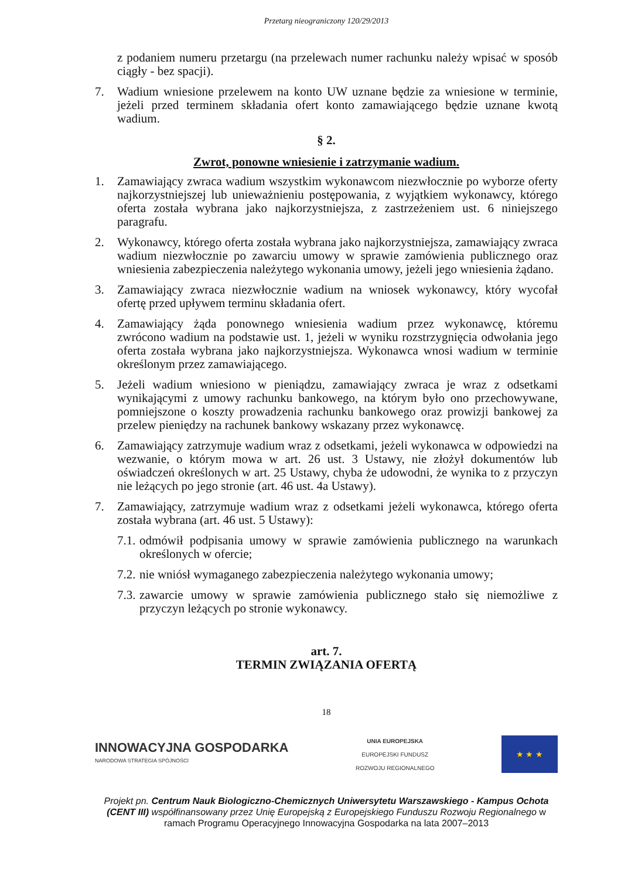Przetarg nieograniczony 120/29/2013
z podaniem numeru przetargu (na przelewach numer rachunku należy wpisać w sposób ciągły - bez spacji).
7. Wadium wniesione przelewem na konto UW uznane będzie za wniesione w terminie, jeżeli przed terminem składania ofert konto zamawiającego będzie uznane kwotą wadium.
§ 2.
Zwrot, ponowne wniesienie i zatrzymanie wadium.
1. Zamawiający zwraca wadium wszystkim wykonawcom niezwłocznie po wyborze oferty najkorzystniejszej lub unieważnieniu postępowania, z wyjątkiem wykonawcy, którego oferta została wybrana jako najkorzystniejsza, z zastrzeżeniem ust. 6 niniejszego paragrafu.
2. Wykonawcy, którego oferta została wybrana jako najkorzystniejsza, zamawiający zwraca wadium niezwłocznie po zawarciu umowy w sprawie zamówienia publicznego oraz wniesienia zabezpieczenia należytego wykonania umowy, jeżeli jego wniesienia żądano.
3. Zamawiający zwraca niezwłocznie wadium na wniosek wykonawcy, który wycofał ofertę przed upływem terminu składania ofert.
4. Zamawiający żąda ponownego wniesienia wadium przez wykonawcę, któremu zwrócono wadium na podstawie ust. 1, jeżeli w wyniku rozstrzygnięcia odwołania jego oferta została wybrana jako najkorzystniejsza. Wykonawca wnosi wadium w terminie określonym przez zamawiającego.
5. Jeżeli wadium wniesiono w pieniądzu, zamawiający zwraca je wraz z odsetkami wynikającymi z umowy rachunku bankowego, na którym było ono przechowywane, pomniejszone o koszty prowadzenia rachunku bankowego oraz prowizji bankowej za przelew pieniędzy na rachunek bankowy wskazany przez wykonawcę.
6. Zamawiający zatrzymuje wadium wraz z odsetkami, jeżeli wykonawca w odpowiedzi na wezwanie, o którym mowa w art. 26 ust. 3 Ustawy, nie złożył dokumentów lub oświadczeń określonych w art. 25 Ustawy, chyba że udowodni, że wynika to z przyczyn nie leżących po jego stronie (art. 46 ust. 4a Ustawy).
7. Zamawiający, zatrzymuje wadium wraz z odsetkami jeżeli wykonawca, którego oferta została wybrana (art. 46 ust. 5 Ustawy):
7.1. odmówił podpisania umowy w sprawie zamówienia publicznego na warunkach określonych w ofercie;
7.2. nie wniósł wymaganego zabezpieczenia należytego wykonania umowy;
7.3. zawarcie umowy w sprawie zamówienia publicznego stało się niemożliwe z przyczyn leżących po stronie wykonawcy.
art. 7.
TERMIN ZWIĄZANIA OFERTĄ
18
INNOWACYJNA GOSPODARKA
NARODOWA STRATEGIA SPÓJNOŚCI
UNIA EUROPEJSKA
EUROPEJSKI FUNDUSZ
ROZWOJU REGIONALNEGO
★ ★ ★
Projekt pn. Centrum Nauk Biologiczno-Chemicznych Uniwersytetu Warszawskiego - Kampus Ochota (CENT III) współfinansowany przez Unię Europejską z Europejskiego Funduszu Rozwoju Regionalnego w ramach Programu Operacyjnego Innowacyjna Gospodarka na lata 2007–2013